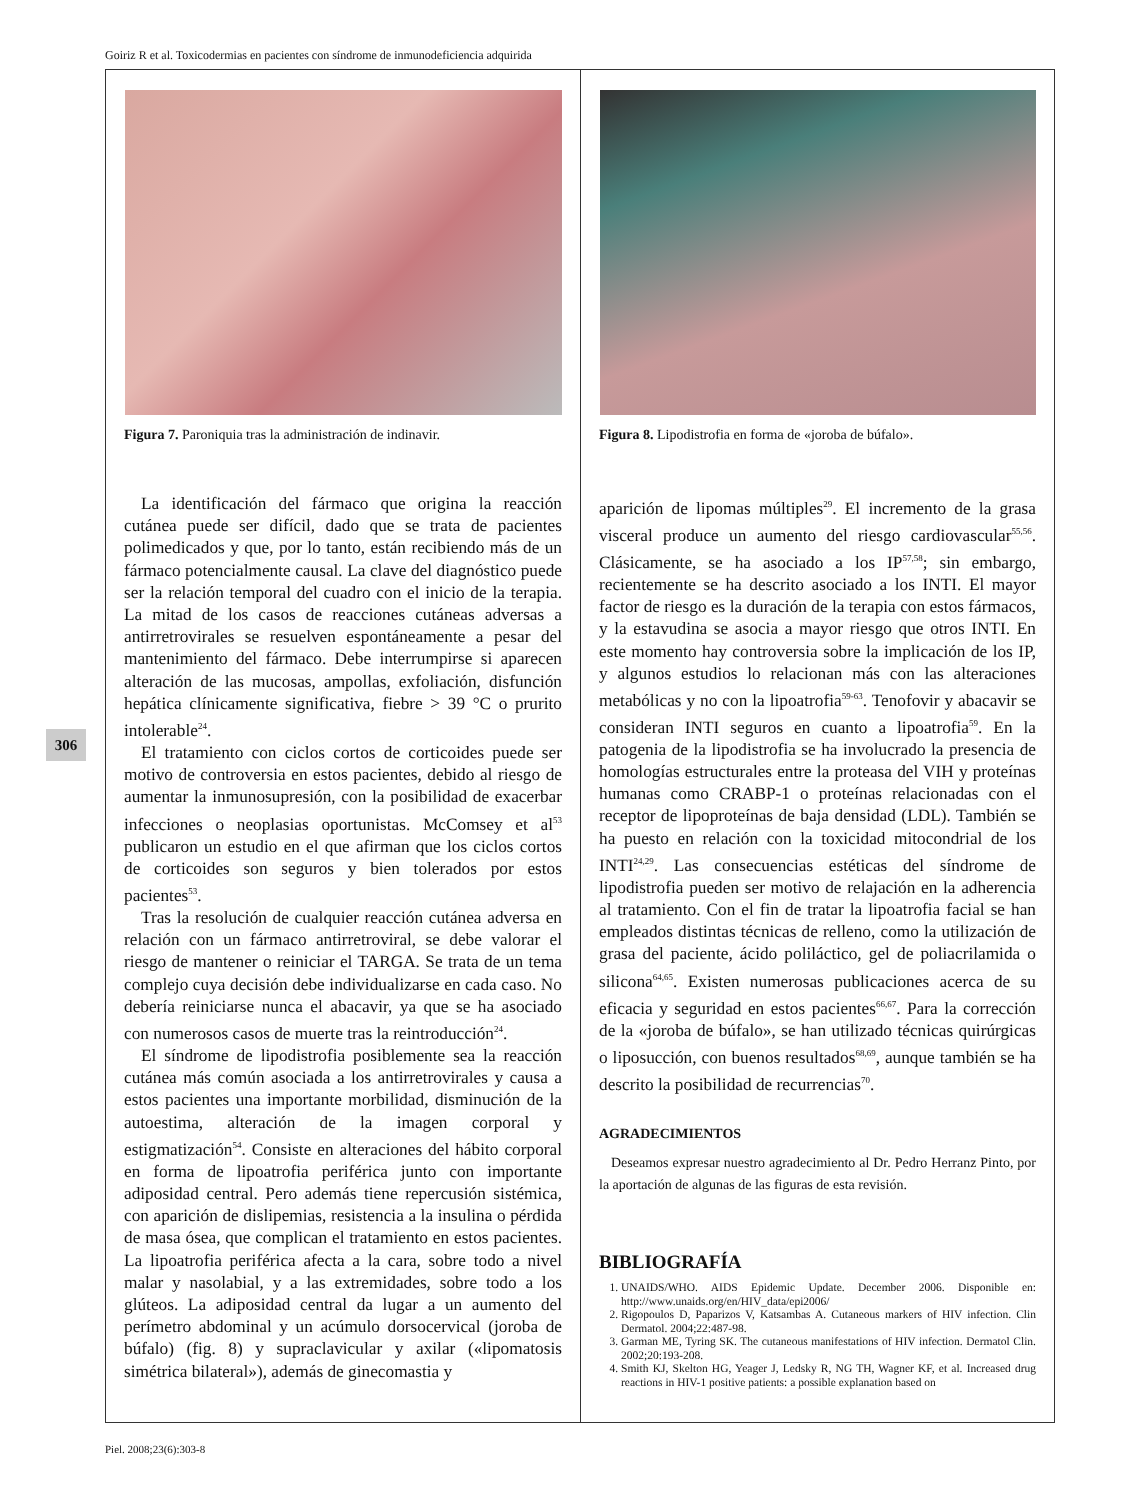Goiriz R et al. Toxicodermias en pacientes con síndrome de inmunodeficiencia adquirida
306
Figura 7. Paroniquia tras la administración de indinavir.
La identificación del fármaco que origina la reacción cutánea puede ser difícil, dado que se trata de pacientes polimedicados y que, por lo tanto, están recibiendo más de un fármaco potencialmente causal. La clave del diagnóstico puede ser la relación temporal del cuadro con el inicio de la terapia. La mitad de los casos de reacciones cutáneas adversas a antirretrovirales se resuelven espontáneamente a pesar del mantenimiento del fármaco. Debe interrumpirse si aparecen alteración de las mucosas, ampollas, exfoliación, disfunción hepática clínicamente significativa, fiebre > 39 °C o prurito intolerable<sup>24</sup>.
El tratamiento con ciclos cortos de corticoides puede ser motivo de controversia en estos pacientes, debido al riesgo de aumentar la inmunosupresión, con la posibilidad de exacerbar infecciones o neoplasias oportunistas. McComsey et al<sup>53</sup> publicaron un estudio en el que afirman que los ciclos cortos de corticoides son seguros y bien tolerados por estos pacientes<sup>53</sup>.
Tras la resolución de cualquier reacción cutánea adversa en relación con un fármaco antirretroviral, se debe valorar el riesgo de mantener o reiniciar el TARGA. Se trata de un tema complejo cuya decisión debe individualizarse en cada caso. No debería reiniciarse nunca el abacavir, ya que se ha asociado con numerosos casos de muerte tras la reintroducción<sup>24</sup>.
El síndrome de lipodistrofia posiblemente sea la reacción cutánea más común asociada a los antirretrovirales y causa a estos pacientes una importante morbilidad, disminución de la autoestima, alteración de la imagen corporal y estigmatización<sup>54</sup>. Consiste en alteraciones del hábito corporal en forma de lipoatrofia periférica junto con importante adiposidad central. Pero además tiene repercusión sistémica, con aparición de dislipemias, resistencia a la insulina o pérdida de masa ósea, que complican el tratamiento en estos pacientes. La lipoatrofia periférica afecta a la cara, sobre todo a nivel malar y nasolabial, y a las extremidades, sobre todo a los glúteos. La adiposidad central da lugar a un aumento del perímetro abdominal y un acúmulo dorsocervical (joroba de búfalo) (fig. 8) y supraclavicular y axilar («lipomatosis simétrica bilateral»), además de ginecomastia y
Figura 8. Lipodistrofia en forma de «joroba de búfalo».
aparición de lipomas múltiples<sup>29</sup>. El incremento de la grasa visceral produce un aumento del riesgo cardiovascular<sup>55,56</sup>. Clásicamente, se ha asociado a los IP<sup>57,58</sup>; sin embargo, recientemente se ha descrito asociado a los INTI. El mayor factor de riesgo es la duración de la terapia con estos fármacos, y la estavudina se asocia a mayor riesgo que otros INTI. En este momento hay controversia sobre la implicación de los IP, y algunos estudios lo relacionan más con las alteraciones metabólicas y no con la lipoatrofia<sup>59-63</sup>. Tenofovir y abacavir se consideran INTI seguros en cuanto a lipoatrofia<sup>59</sup>. En la patogenia de la lipodistrofia se ha involucrado la presencia de homologías estructurales entre la proteasa del VIH y proteínas humanas como CRABP-1 o proteínas relacionadas con el receptor de lipoproteínas de baja densidad (LDL). También se ha puesto en relación con la toxicidad mitocondrial de los INTI<sup>24,29</sup>. Las consecuencias estéticas del síndrome de lipodistrofia pueden ser motivo de relajación en la adherencia al tratamiento. Con el fin de tratar la lipoatrofia facial se han empleados distintas técnicas de relleno, como la utilización de grasa del paciente, ácido poliláctico, gel de poliacrilamida o silicona<sup>64,65</sup>. Existen numerosas publicaciones acerca de su eficacia y seguridad en estos pacientes<sup>66,67</sup>. Para la corrección de la «joroba de búfalo», se han utilizado técnicas quirúrgicas o liposucción, con buenos resultados<sup>68,69</sup>, aunque también se ha descrito la posibilidad de recurrencias<sup>70</sup>.
AGRADECIMIENTOS
Deseamos expresar nuestro agradecimiento al Dr. Pedro Herranz Pinto, por la aportación de algunas de las figuras de esta revisión.
BIBLIOGRAFÍA
1. UNAIDS/WHO. AIDS Epidemic Update. December 2006. Disponible en: http://www.unaids.org/en/HIV_data/epi2006/
2. Rigopoulos D, Paparizos V, Katsambas A. Cutaneous markers of HIV infection. Clin Dermatol. 2004;22:487-98.
3. Garman ME, Tyring SK. The cutaneous manifestations of HIV infection. Dermatol Clin. 2002;20:193-208.
4. Smith KJ, Skelton HG, Yeager J, Ledsky R, NG TH, Wagner KF, et al. Increased drug reactions in HIV-1 positive patients: a possible explanation based on
Piel. 2008;23(6):303-8